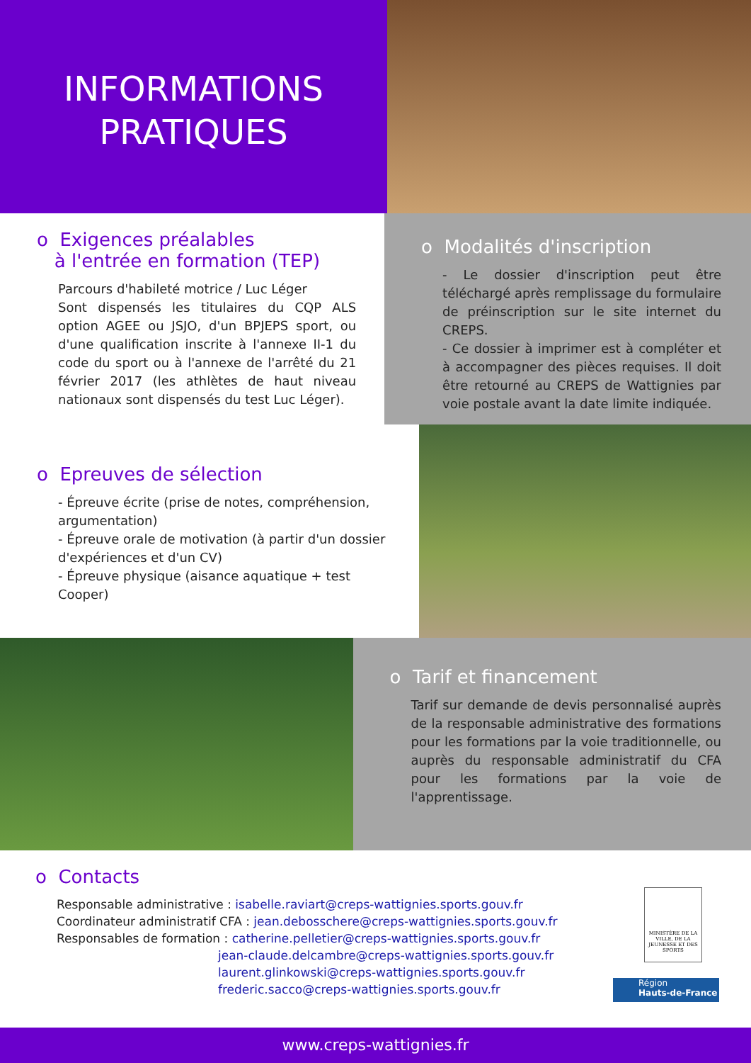INFORMATIONS
PRATIQUES
o Exigences préalables
à l'entrée en formation (TEP)
Parcours d'habileté motrice / Luc Léger
Sont dispensés les titulaires du CQP ALS option AGEE ou JSJO, d'un BPJEPS sport, ou d'une qualification inscrite à l'annexe II-1 du code du sport ou à l'annexe de l'arrêté du 21 février 2017 (les athlètes de haut niveau nationaux sont dispensés du test Luc Léger).
o Modalités d'inscription
- Le dossier d'inscription peut être téléchargé après remplissage du formulaire de préinscription sur le site internet du CREPS.
- Ce dossier à imprimer est à compléter et à accompagner des pièces requises. Il doit être retourné au CREPS de Wattignies par voie postale avant la date limite indiquée.
o Epreuves de sélection
- Épreuve écrite (prise de notes, compréhension, argumentation)
- Épreuve orale de motivation (à partir d'un dossier d'expériences et d'un CV)
- Épreuve physique (aisance aquatique + test Cooper)
o Tarif et financement
Tarif sur demande de devis personnalisé auprès de la responsable administrative des formations pour les formations par la voie traditionnelle, ou auprès du responsable administratif du CFA pour les formations par la voie de l'apprentissage.
o Contacts
Responsable administrative : isabelle.raviart@creps-wattignies.sports.gouv.fr
Coordinateur administratif CFA : jean.debosschere@creps-wattignies.sports.gouv.fr
Responsables de formation : catherine.pelletier@creps-wattignies.sports.gouv.fr
jean-claude.delcambre@creps-wattignies.sports.gouv.fr
laurent.glinkowski@creps-wattignies.sports.gouv.fr
frederic.sacco@creps-wattignies.sports.gouv.fr
MINISTÈRE DE LA VILLE, DE LA JEUNESSE ET DES SPORTS
Région
Hauts-de-France
www.creps-wattignies.fr